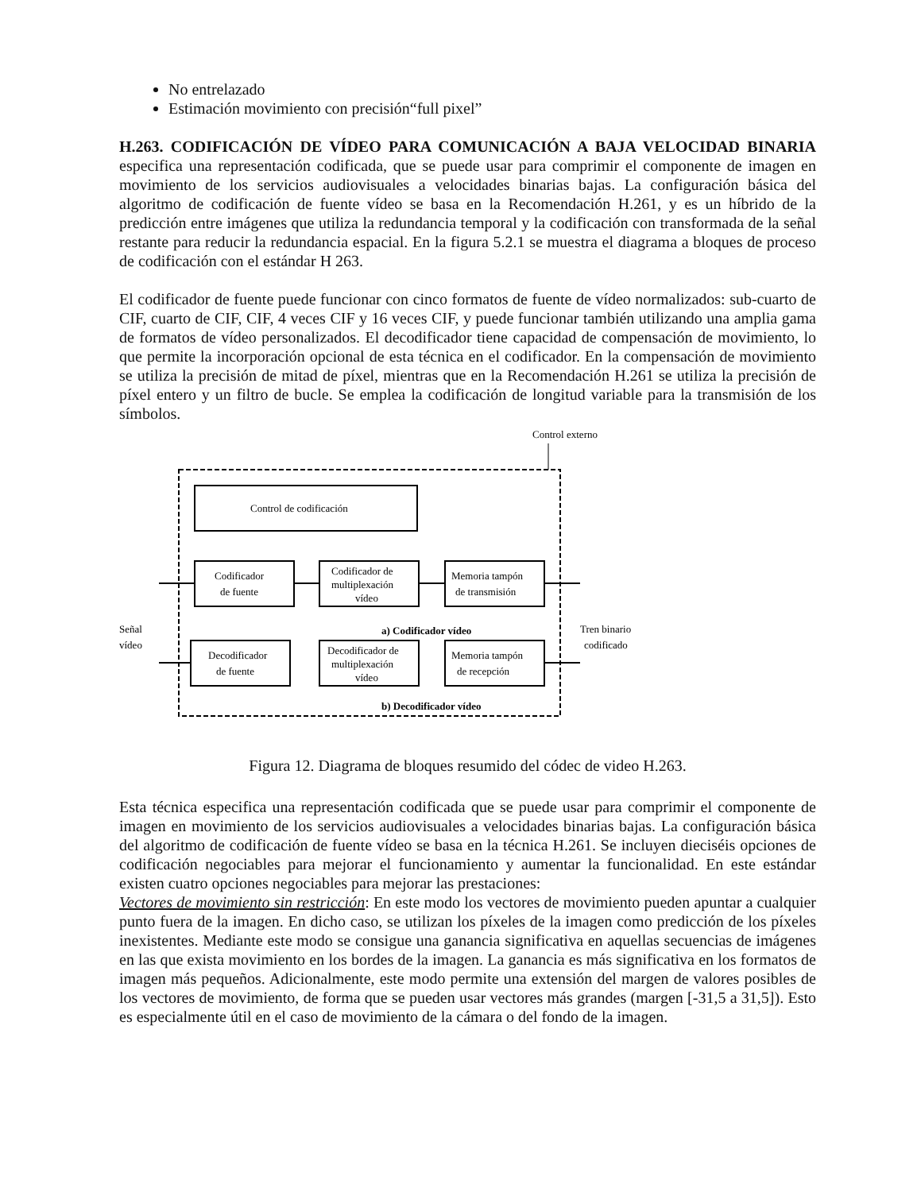No entrelazado
Estimación movimiento con precisión“full pixel”
H.263. CODIFICACIÓN DE VÍDEO PARA COMUNICACIÓN A BAJA VELOCIDAD BINARIA especifica una representación codificada, que se puede usar para comprimir el componente de imagen en movimiento de los servicios audiovisuales a velocidades binarias bajas. La configuración básica del algoritmo de codificación de fuente vídeo se basa en la Recomendación H.261, y es un híbrido de la predicción entre imágenes que utiliza la redundancia temporal y la codificación con transformada de la señal restante para reducir la redundancia espacial. En la figura 5.2.1 se muestra el diagrama a bloques de proceso de codificación con el estándar H 263.
El codificador de fuente puede funcionar con cinco formatos de fuente de vídeo normalizados: sub-cuarto de CIF, cuarto de CIF, CIF, 4 veces CIF y 16 veces CIF, y puede funcionar también utilizando una amplia gama de formatos de vídeo personalizados. El decodificador tiene capacidad de compensación de movimiento, lo que permite la incorporación opcional de esta técnica en el codificador. En la compensación de movimiento se utiliza la precisión de mitad de píxel, mientras que en la Recomendación H.261 se utiliza la precisión de píxel entero y un filtro de bucle. Se emplea la codificación de longitud variable para la transmisión de los símbolos.
Control externo
Control de codificación
Codificador
de fuente
Codificador de
multiplexación
vídeo
Memoria tampón
de transmisión
Señal
vídeo
a) Codificador vídeo
Tren binario
codificado
Decodificador
de fuente
Decodificador de
multiplexación
vídeo
Memoria tampón
de recepción
b) Decodificador vídeo
Figura 12. Diagrama de bloques resumido del códec de video H.263.
Esta técnica especifica una representación codificada que se puede usar para comprimir el componente de imagen en movimiento de los servicios audiovisuales a velocidades binarias bajas. La configuración básica del algoritmo de codificación de fuente vídeo se basa en la técnica H.261. Se incluyen dieciséis opciones de codificación negociables para mejorar el funcionamiento y aumentar la funcionalidad. En este estándar existen cuatro opciones negociables para mejorar las prestaciones:
Vectores de movimiento sin restricción: En este modo los vectores de movimiento pueden apuntar a cualquier punto fuera de la imagen. En dicho caso, se utilizan los píxeles de la imagen como predicción de los píxeles inexistentes. Mediante este modo se consigue una ganancia significativa en aquellas secuencias de imágenes en las que exista movimiento en los bordes de la imagen. La ganancia es más significativa en los formatos de imagen más pequeños. Adicionalmente, este modo permite una extensión del margen de valores posibles de los vectores de movimiento, de forma que se pueden usar vectores más grandes (margen [-31,5 a 31,5]). Esto es especialmente útil en el caso de movimiento de la cámara o del fondo de la imagen.